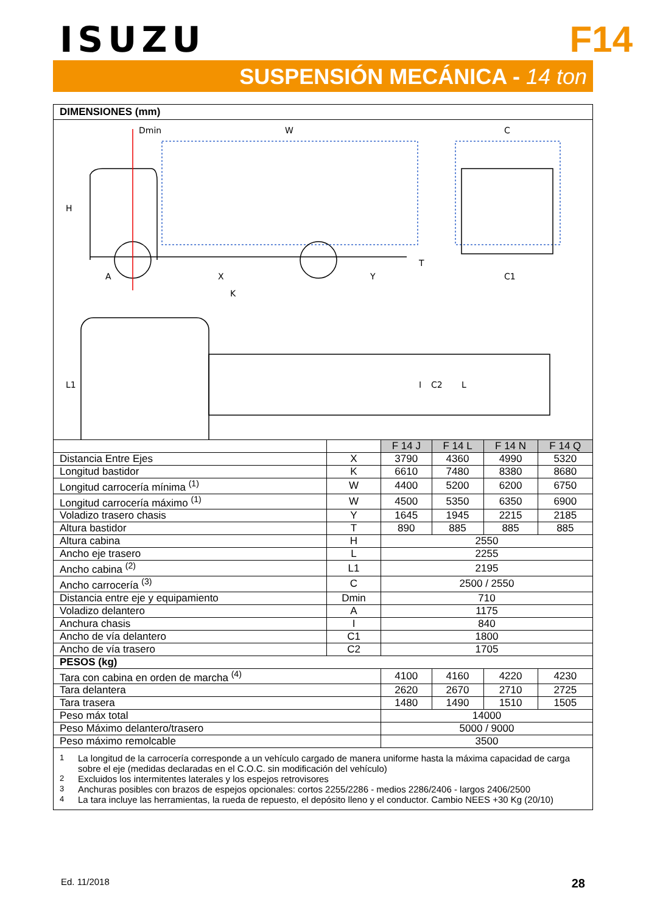ISUZU
F14
SUSPENSIÓN MECÁNICA - 14 ton
DIMENSIONES (mm)
Dmin
W
C
H
A
X
Y
K
T
C1
L1
I
C2
L
| | | F 14 J | F 14 L | F 14 N | F 14 Q |
| --- | --- | --- | --- | --- | --- |
| Distancia Entre Ejes | X | 3790 | 4360 | 4990 | 5320 |
| Longitud bastidor | K | 6610 | 7480 | 8380 | 8680 |
| Longitud carrocería mínima <sup>(1)</sup> | W | 4400 | 5200 | 6200 | 6750 |
| Longitud carrocería máximo <sup>(1)</sup> | W | 4500 | 5350 | 6350 | 6900 |
| Voladizo trasero chasis | Y | 1645 | 1945 | 2215 | 2185 |
| Altura bastidor | T | 890 | 885 | 885 | 885 |
| Altura cabina | H | 2550 | | | |
| Ancho eje trasero | L | 2255 | | | |
| Ancho cabina <sup>(2)</sup> | L1 | 2195 | | | |
| Ancho carrocería <sup>(3)</sup> | C | 2500 / 2550 | | | |
| Distancia entre eje y equipamiento | Dmin | 710 | | | |
| Voladizo delantero | A | 1175 | | | |
| Anchura chasis | I | 840 | | | |
| Ancho de vía delantero | C1 | 1800 | | | |
| Ancho de vía trasero | C2 | 1705 | | | |
| PESOS (kg) | | | | | |
| Tara con cabina en orden de marcha <sup>(4)</sup> | | 4100 | 4160 | 4220 | 4230 |
| Tara delantera | | 2620 | 2670 | 2710 | 2725 |
| Tara trasera | | 1480 | 1490 | 1510 | 1505 |
| Peso máx total | | 14000 | | | |
| Peso Máximo delantero/trasero | | 5000 / 9000 | | | |
| Peso máximo remolcable | | 3500 | | | |
1 La longitud de la carrocería corresponde a un vehículo cargado de manera uniforme hasta la máxima capacidad de carga sobre el eje (medidas declaradas en el C.O.C. sin modificación del vehículo)
2 Excluidos los intermitentes laterales y los espejos retrovisores
3 Anchuras posibles con brazos de espejos opcionales: cortos 2255/2286 - medios 2286/2406 - largos 2406/2500
4 La tara incluye las herramientas, la rueda de repuesto, el depósito lleno y el conductor. Cambio NEES +30 Kg (20/10)
Ed. 11/2018 28